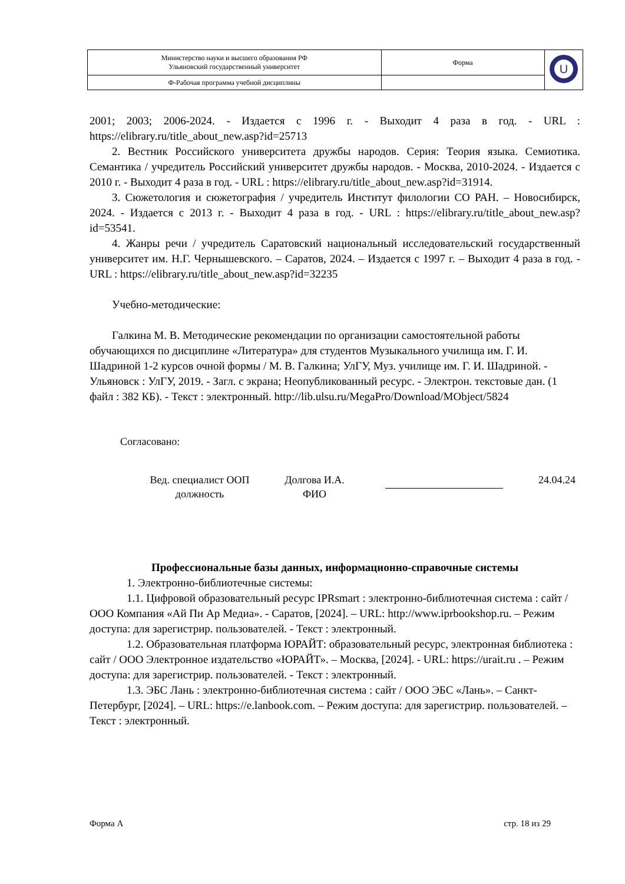| Министерство науки и высшего образования РФ Ульяновский государственный университет | Форма | U |
| Ф-Рабочая программа учебной дисциплины | | |
2001; 2003; 2006-2024. - Издается с 1996 г. - Выходит 4 раза в год. - URL : https://elibrary.ru/title_about_new.asp?id=25713
2. Вестник Российского университета дружбы народов. Серия: Теория языка. Семиотика. Семантика / учредитель Российский университет дружбы народов. - Москва, 2010-2024. - Издается с 2010 г. - Выходит 4 раза в год. - URL : https://elibrary.ru/title_about_new.asp?id=31914.
3. Сюжетология и сюжетография / учредитель Институт филологии СО РАН. – Новосибирск, 2024. - Издается с 2013 г. - Выходит 4 раза в год. - URL : https://elibrary.ru/title_about_new.asp?id=53541.
4. Жанры речи / учредитель Саратовский национальный исследовательский государственный университет им. Н.Г. Чернышевского. – Саратов, 2024. – Издается с 1997 г. – Выходит 4 раза в год. - URL : https://elibrary.ru/title_about_new.asp?id=32235
Учебно-методические:
Галкина М. В. Методические рекомендации по организации самостоятельной работы обучающихся по дисциплине «Литература» для студентов Музыкального училища им. Г. И. Шадриной 1-2 курсов очной формы / М. В. Галкина; УлГУ, Муз. училище им. Г. И. Шадриной. - Ульяновск : УлГУ, 2019. - Загл. с экрана; Неопубликованный ресурс. - Электрон. текстовые дан. (1 файл : 382 КБ). - Текст : электронный. http://lib.ulsu.ru/MegaPro/Download/MObject/5824
Согласовано:
Вед. специалист ООП
должность
Долгова И.А.
ФИО
24.04.24
Профессиональные базы данных, информационно-справочные системы
1. Электронно-библиотечные системы:
1.1. Цифровой образовательный ресурс IPRsmart : электронно-библиотечная система : сайт / ООО Компания «Ай Пи Ар Медиа». - Саратов, [2024]. – URL: http://www.iprbookshop.ru. – Режим доступа: для зарегистрир. пользователей. - Текст : электронный.
1.2. Образовательная платформа ЮРАЙТ: образовательный ресурс, электронная библиотека : сайт / ООО Электронное издательство «ЮРАЙТ». – Москва, [2024]. - URL: https://urait.ru . – Режим доступа: для зарегистрир. пользователей. - Текст : электронный.
1.3. ЭБС Лань : электронно-библиотечная система : сайт / ООО ЭБС «Лань». – Санкт- Петербург, [2024]. – URL: https://e.lanbook.com. – Режим доступа: для зарегистрир. пользователей. – Текст : электронный.
Форма А стр. 18 из 29